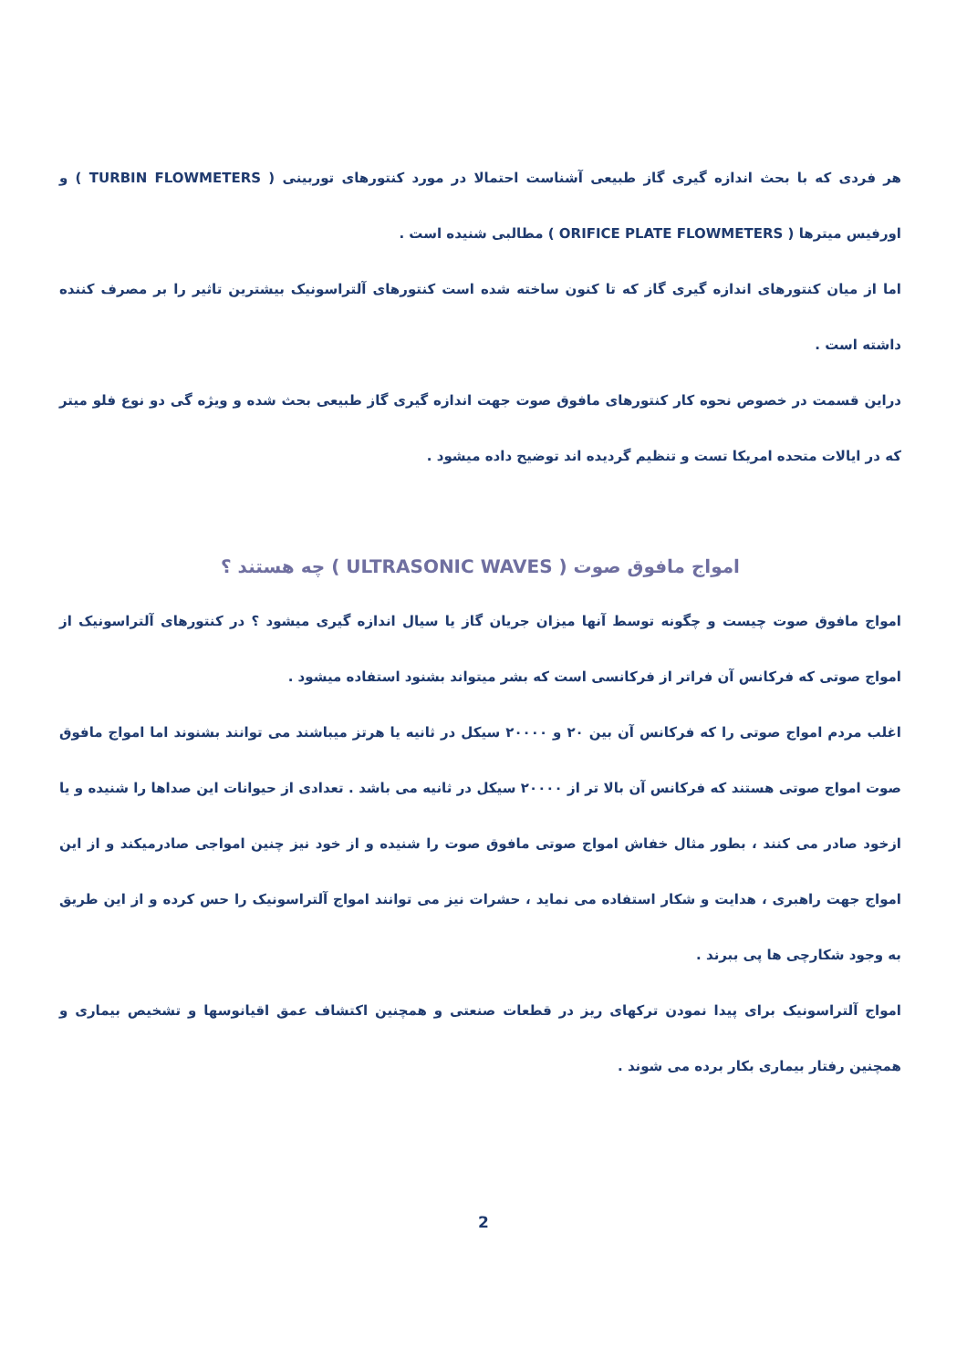هر فردی که با بحث اندازه گیری گاز طبیعی آشناست احتمالا در مورد کنتورهای توربینی ( TURBIN FLOWMETERS ) و اورفیس میترها ( ORIFICE PLATE FLOWMETERS ) مطالبی شنیده است .
اما از میان کنتورهای اندازه گیری گاز که تا کنون ساخته شده است کنتورهای آلتراسونیک بیشترین تاثیر را بر مصرف کننده داشته است .
دراین قسمت در خصوص نحوه کار کنتورهای مافوق صوت جهت اندازه گیری گاز طبیعی بحث شده و ویژه گی دو نوع فلو میتر که در ایالات متحده امریکا تست و تنظیم گردیده اند توضیح داده میشود .
امواج مافوق صوت ( ULTRASONIC WAVES ) چه هستند ؟
امواج مافوق صوت چیست و چگونه توسط آنها میزان جریان گاز یا سیال اندازه گیری میشود ؟ در کنتورهای آلتراسونیک از امواج صوتی که فرکانس آن فراتر از فرکانسی است که بشر میتواند بشنود استفاده میشود .
اغلب مردم امواج صوتی را که فرکانس آن بین ۲۰ و ۲۰۰۰۰ سیکل در ثانیه یا هرتز میباشند می توانند بشنوند اما امواج مافوق صوت امواج صوتی هستند که فرکانس آن بالا تر از ۲۰۰۰۰ سیکل در ثانیه می باشد . تعدادی از حیوانات این صداها را شنیده و یا ازخود صادر می کنند ، بطور مثال خفاش امواج صوتی مافوق صوت را شنیده و از خود نیز چنین امواجی صادرمیکند و از این امواج جهت راهبری ، هدایت و شکار استفاده می نماید ، حشرات نیز می توانند امواج آلتراسونیک را حس کرده و از این طریق به وجود شکارچی ها پی ببرند .
امواج آلتراسونیک برای پیدا نمودن ترکهای ریز در قطعات صنعتی و همچنین اکتشاف عمق اقیانوسها و تشخیص بیماری و همچنین رفتار بیماری بکار برده می شوند .
2